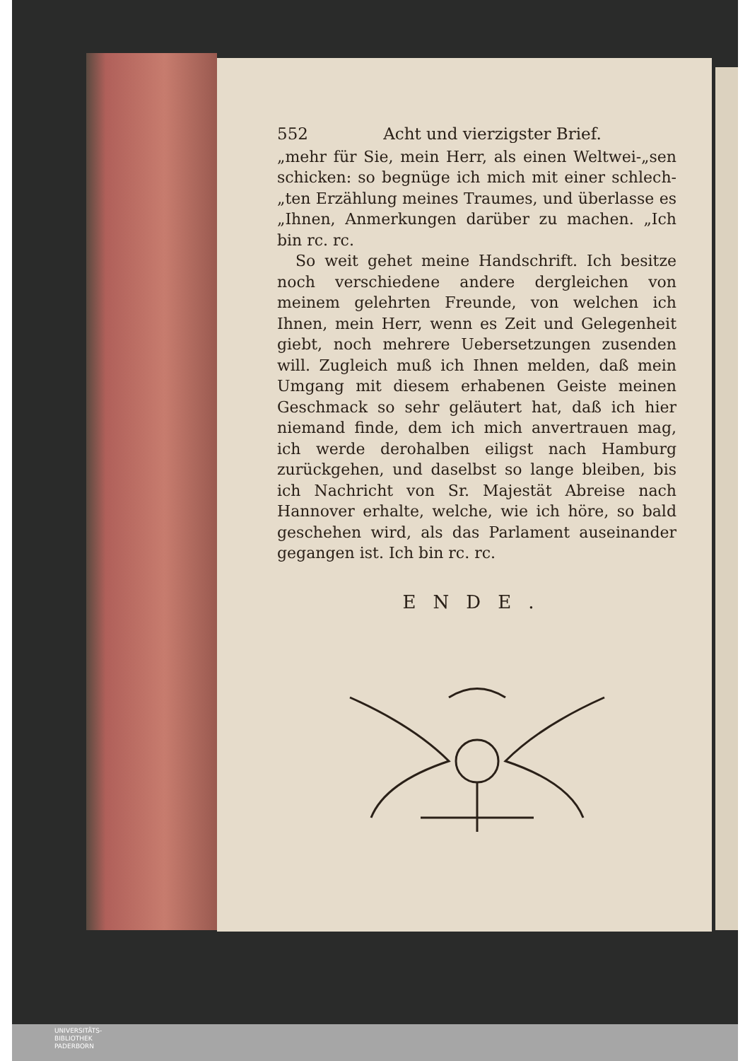552 Acht und vierzigster Brief.
„mehr für Sie, mein Herr, als einen Weltwei-„sen schicken: so begnüge ich mich mit einer schlech-„ten Erzählung meines Traumes, und überlasse es „Ihnen, Anmerkungen darüber zu machen. „Ich bin rc. rc.
So weit gehet meine Handschrift. Ich besitze noch verschiedene andere dergleichen von meinem gelehrten Freunde, von welchen ich Ihnen, mein Herr, wenn es Zeit und Gelegenheit giebt, noch mehrere Uebersetzungen zusenden will. Zugleich muß ich Ihnen melden, daß mein Umgang mit diesem erhabenen Geiste meinen Geschmack so sehr geläutert hat, daß ich hier niemand finde, dem ich mich anvertrauen mag, ich werde derohalben eiligst nach Hamburg zurückgehen, und daselbst so lange bleiben, bis ich Nachricht von Sr. Majestät Abreise nach Hannover erhalte, welche, wie ich höre, so bald geschehen wird, als das Parlament auseinander gegangen ist. Ich bin rc. rc.
ENDE.
UNIVERSITÄTS-
BIBLIOTHEK
PADERBORN